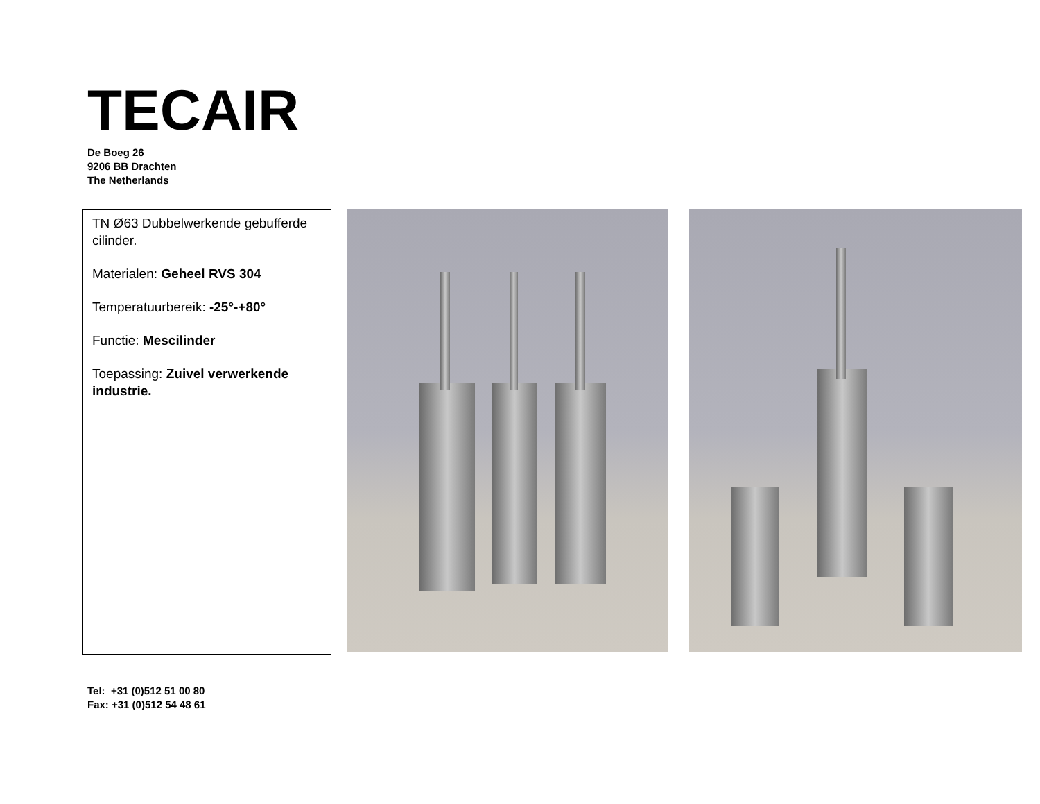TECAIR
De Boeg 26
9206 BB Drachten
The Netherlands
TN Ø63 Dubbelwerkende gebufferde cilinder.
Materialen: Geheel RVS 304
Temperatuurbereik: -25°-+80°
Functie: Mescilinder
Toepassing: Zuivel verwerkende industrie.
Tel: +31 (0)512 51 00 80
Fax: +31 (0)512 54 48 61